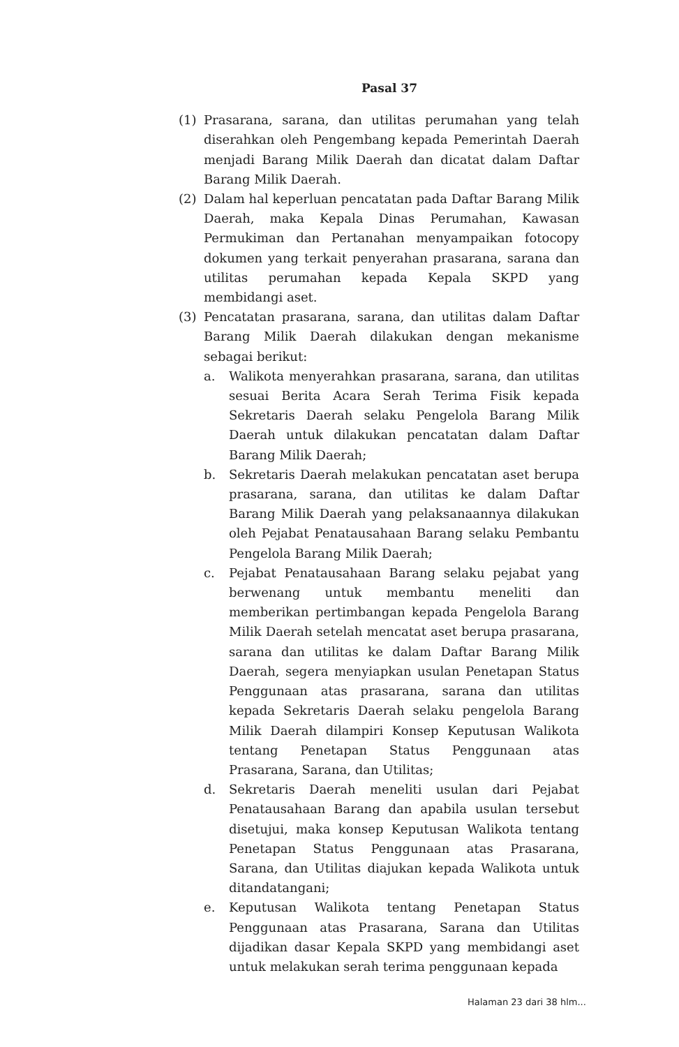Pasal 37
(1) Prasarana, sarana, dan utilitas perumahan yang telah diserahkan oleh Pengembang kepada Pemerintah Daerah menjadi Barang Milik Daerah dan dicatat dalam Daftar Barang Milik Daerah.
(2) Dalam hal keperluan pencatatan pada Daftar Barang Milik Daerah, maka Kepala Dinas Perumahan, Kawasan Permukiman dan Pertanahan menyampaikan fotocopy dokumen yang terkait penyerahan prasarana, sarana dan utilitas perumahan kepada Kepala SKPD yang membidangi aset.
(3) Pencatatan prasarana, sarana, dan utilitas dalam Daftar Barang Milik Daerah dilakukan dengan mekanisme sebagai berikut:
a. Walikota menyerahkan prasarana, sarana, dan utilitas sesuai Berita Acara Serah Terima Fisik kepada Sekretaris Daerah selaku Pengelola Barang Milik Daerah untuk dilakukan pencatatan dalam Daftar Barang Milik Daerah;
b. Sekretaris Daerah melakukan pencatatan aset berupa prasarana, sarana, dan utilitas ke dalam Daftar Barang Milik Daerah yang pelaksanaannya dilakukan oleh Pejabat Penatausahaan Barang selaku Pembantu Pengelola Barang Milik Daerah;
c. Pejabat Penatausahaan Barang selaku pejabat yang berwenang untuk membantu meneliti dan memberikan pertimbangan kepada Pengelola Barang Milik Daerah setelah mencatat aset berupa prasarana, sarana dan utilitas ke dalam Daftar Barang Milik Daerah, segera menyiapkan usulan Penetapan Status Penggunaan atas prasarana, sarana dan utilitas kepada Sekretaris Daerah selaku pengelola Barang Milik Daerah dilampiri Konsep Keputusan Walikota tentang Penetapan Status Penggunaan atas Prasarana, Sarana, dan Utilitas;
d. Sekretaris Daerah meneliti usulan dari Pejabat Penatausahaan Barang dan apabila usulan tersebut disetujui, maka konsep Keputusan Walikota tentang Penetapan Status Penggunaan atas Prasarana, Sarana, dan Utilitas diajukan kepada Walikota untuk ditandatangani;
e. Keputusan Walikota tentang Penetapan Status Penggunaan atas Prasarana, Sarana dan Utilitas dijadikan dasar Kepala SKPD yang membidangi aset untuk melakukan serah terima penggunaan kepada
Halaman 23 dari 38 hlm...